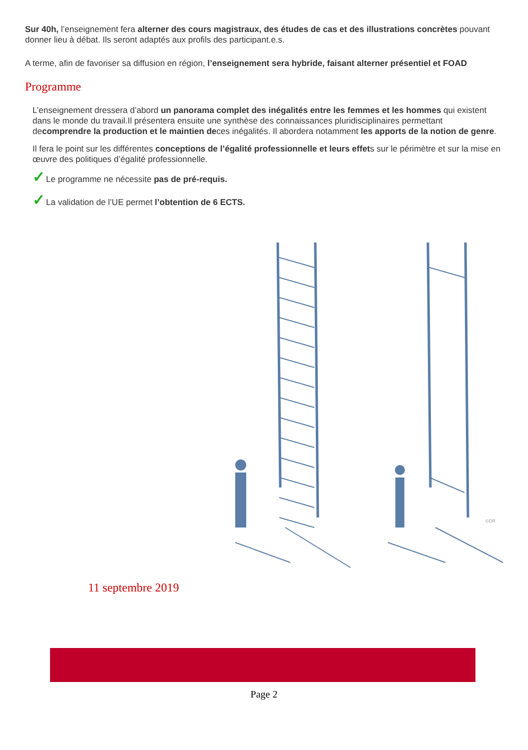Sur 40h, l’enseignement fera alterner des cours magistraux, des études de cas et des illustrations concrètes pouvant donner lieu à débat. Ils seront adaptés aux profils des participant.e.s.
A terme, afin de favoriser sa diffusion en région, l’enseignement sera hybride, faisant alterner présentiel et FOAD
Programme
L’enseignement dressera d’abord un panorama complet des inégalités entre les femmes et les hommes qui existent dans le monde du travail.Il présentera ensuite une synthèse des connaissances pluridisciplinaires permettant decomprendre la production et le maintien deces inégalités. Il abordera notamment les apports de la notion de genre.
Il fera le point sur les différentes conceptions de l’égalité professionnelle et leurs effets sur le périmètre et sur la mise en œuvre des politiques d’égalité professionnelle.
✓Le programme ne nécessite pas de pré-requis.
✓La validation de l’UE permet l’obtention de 6 ECTS.
©DR
11 septembre 2019
Page 2